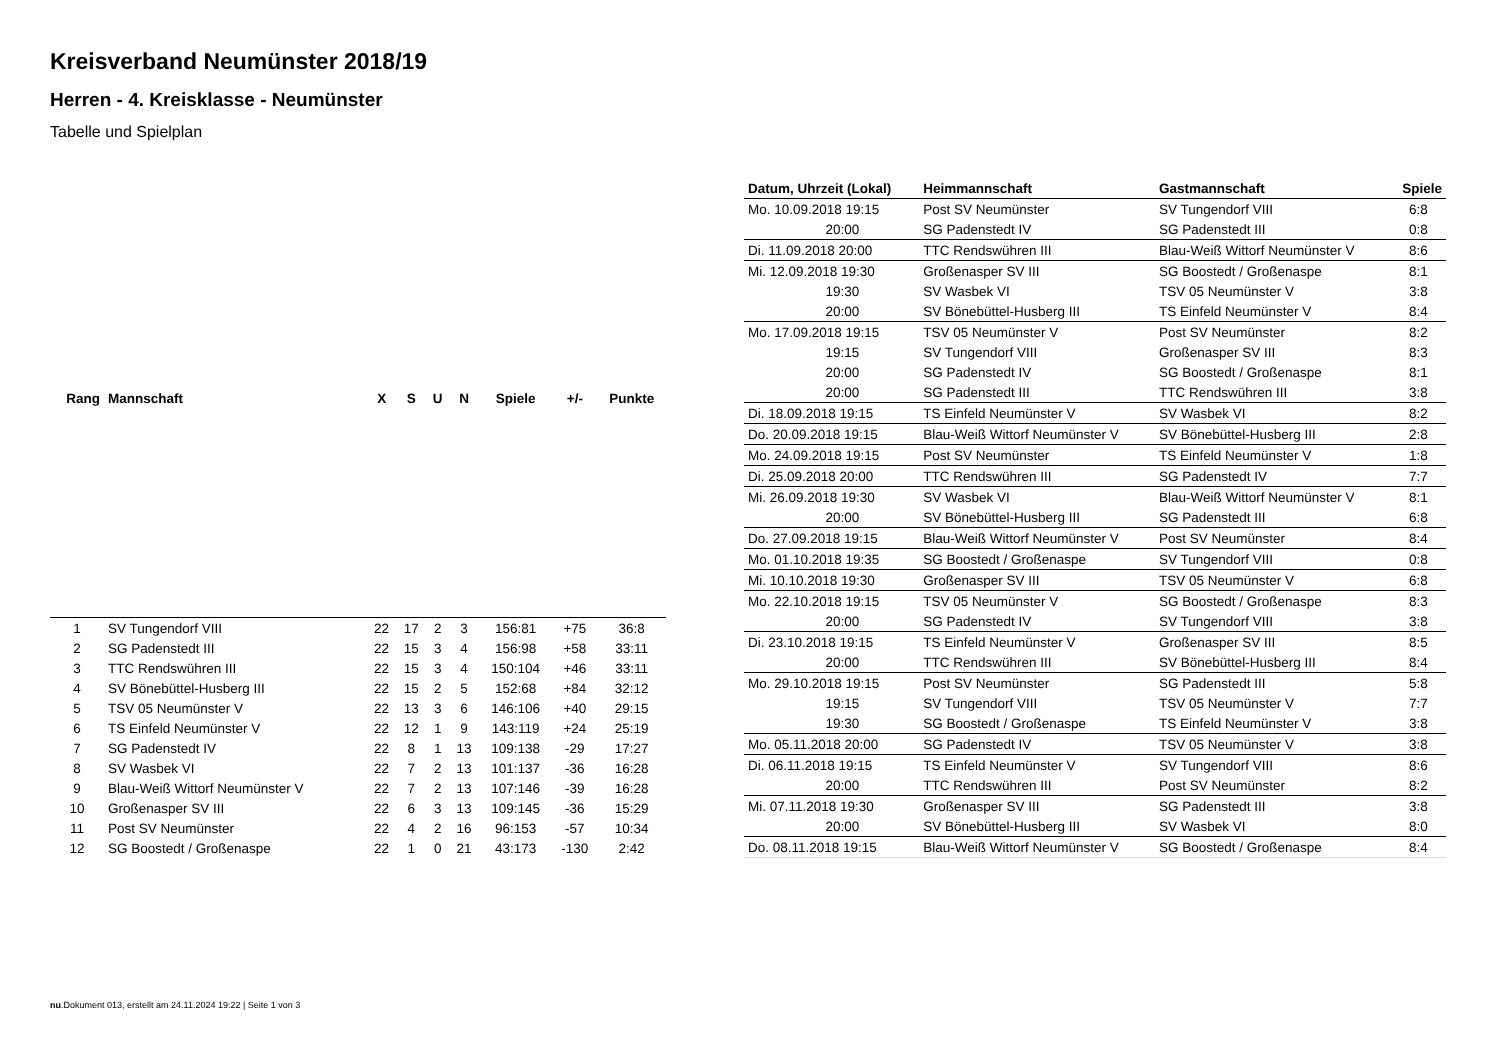Kreisverband Neumünster 2018/19
Herren - 4. Kreisklasse - Neumünster
Tabelle und Spielplan
| Rang | Mannschaft | X | S | U | N | Spiele | +/- | Punkte |
| --- | --- | --- | --- | --- | --- | --- | --- | --- |
| 1 | SV Tungendorf VIII | 22 | 17 | 2 | 3 | 156:81 | +75 | 36:8 |
| 2 | SG Padenstedt III | 22 | 15 | 3 | 4 | 156:98 | +58 | 33:11 |
| 3 | TTC Rendswühren III | 22 | 15 | 3 | 4 | 150:104 | +46 | 33:11 |
| 4 | SV Bönebüttel-Husberg III | 22 | 15 | 2 | 5 | 152:68 | +84 | 32:12 |
| 5 | TSV 05 Neumünster V | 22 | 13 | 3 | 6 | 146:106 | +40 | 29:15 |
| 6 | TS Einfeld Neumünster V | 22 | 12 | 1 | 9 | 143:119 | +24 | 25:19 |
| 7 | SG Padenstedt IV | 22 | 8 | 1 | 13 | 109:138 | -29 | 17:27 |
| 8 | SV Wasbek VI | 22 | 7 | 2 | 13 | 101:137 | -36 | 16:28 |
| 9 | Blau-Weiß Wittorf Neumünster V | 22 | 7 | 2 | 13 | 107:146 | -39 | 16:28 |
| 10 | Großenasper SV III | 22 | 6 | 3 | 13 | 109:145 | -36 | 15:29 |
| 11 | Post SV Neumünster | 22 | 4 | 2 | 16 | 96:153 | -57 | 10:34 |
| 12 | SG Boostedt / Großenaspe | 22 | 1 | 0 | 21 | 43:173 | -130 | 2:42 |
| Datum, Uhrzeit (Lokal) | Heimmannschaft | Gastmannschaft | Spiele |
| --- | --- | --- | --- |
| Mo. 10.09.2018 19:15 | Post SV Neumünster | SV Tungendorf VIII | 6:8 |
| 20:00 | SG Padenstedt IV | SG Padenstedt III | 0:8 |
| Di. 11.09.2018 20:00 | TTC Rendswühren III | Blau-Weiß Wittorf Neumünster V | 8:6 |
| Mi. 12.09.2018 19:30 | Großenasper SV III | SG Boostedt / Großenaspe | 8:1 |
| 19:30 | SV Wasbek VI | TSV 05 Neumünster V | 3:8 |
| 20:00 | SV Bönebüttel-Husberg III | TS Einfeld Neumünster V | 8:4 |
| Mo. 17.09.2018 19:15 | TSV 05 Neumünster V | Post SV Neumünster | 8:2 |
| 19:15 | SV Tungendorf VIII | Großenasper SV III | 8:3 |
| 20:00 | SG Padenstedt IV | SG Boostedt / Großenaspe | 8:1 |
| 20:00 | SG Padenstedt III | TTC Rendswühren III | 3:8 |
| Di. 18.09.2018 19:15 | TS Einfeld Neumünster V | SV Wasbek VI | 8:2 |
| Do. 20.09.2018 19:15 | Blau-Weiß Wittorf Neumünster V | SV Bönebüttel-Husberg III | 2:8 |
| Mo. 24.09.2018 19:15 | Post SV Neumünster | TS Einfeld Neumünster V | 1:8 |
| Di. 25.09.2018 20:00 | TTC Rendswühren III | SG Padenstedt IV | 7:7 |
| Mi. 26.09.2018 19:30 | SV Wasbek VI | Blau-Weiß Wittorf Neumünster V | 8:1 |
| 20:00 | SV Bönebüttel-Husberg III | SG Padenstedt III | 6:8 |
| Do. 27.09.2018 19:15 | Blau-Weiß Wittorf Neumünster V | Post SV Neumünster | 8:4 |
| Mo. 01.10.2018 19:35 | SG Boostedt / Großenaspe | SV Tungendorf VIII | 0:8 |
| Mi. 10.10.2018 19:30 | Großenasper SV III | TSV 05 Neumünster V | 6:8 |
| Mo. 22.10.2018 19:15 | TSV 05 Neumünster V | SG Boostedt / Großenaspe | 8:3 |
| 20:00 | SG Padenstedt IV | SV Tungendorf VIII | 3:8 |
| Di. 23.10.2018 19:15 | TS Einfeld Neumünster V | Großenasper SV III | 8:5 |
| 20:00 | TTC Rendswühren III | SV Bönebüttel-Husberg III | 8:4 |
| Mo. 29.10.2018 19:15 | Post SV Neumünster | SG Padenstedt III | 5:8 |
| 19:15 | SV Tungendorf VIII | TSV 05 Neumünster V | 7:7 |
| 19:30 | SG Boostedt / Großenaspe | TS Einfeld Neumünster V | 3:8 |
| Mo. 05.11.2018 20:00 | SG Padenstedt IV | TSV 05 Neumünster V | 3:8 |
| Di. 06.11.2018 19:15 | TS Einfeld Neumünster V | SV Tungendorf VIII | 8:6 |
| 20:00 | TTC Rendswühren III | Post SV Neumünster | 8:2 |
| Mi. 07.11.2018 19:30 | Großenasper SV III | SG Padenstedt III | 3:8 |
| 20:00 | SV Bönebüttel-Husberg III | SV Wasbek VI | 8:0 |
| Do. 08.11.2018 19:15 | Blau-Weiß Wittorf Neumünster V | SG Boostedt / Großenaspe | 8:4 |
nu.Dokument 013, erstellt am 24.11.2024 19:22 | Seite 1 von 3